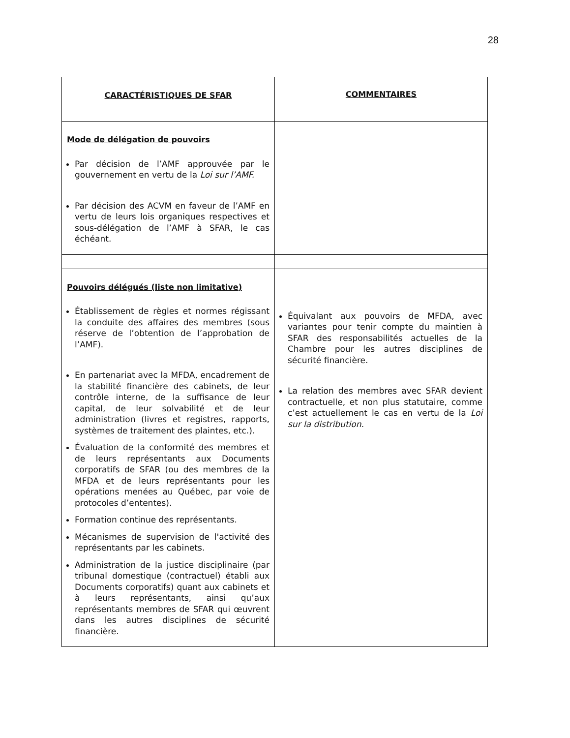28
| CARACTÉRISTIQUES DE SFAR | COMMENTAIRES |
| --- | --- |
| Mode de délégation de pouvoirs Par décision de l’AMF approuvée par le gouvernement en vertu de la Loi sur l’AMF. Par décision des ACVM en faveur de l’AMF en vertu de leurs lois organiques respectives et sous-délégation de l’AMF à SFAR, le cas échéant. | |
| Pouvoirs délégués (liste non limitative) Établissement de règles et normes régissant la conduite des affaires des membres (sous réserve de l’obtention de l’approbation de l’AMF). En partenariat avec la MFDA, encadrement de la stabilité financière des cabinets, de leur contrôle interne, de la suffisance de leur capital, de leur solvabilité et de leur administration (livres et registres, rapports, systèmes de traitement des plaintes, etc.). Évaluation de la conformité des membres et de leurs représentants aux Documents corporatifs de SFAR (ou des membres de la MFDA et de leurs représentants pour les opérations menées au Québec, par voie de protocoles d’ententes). Formation continue des représentants. Mécanismes de supervision de l'activité des représentants par les cabinets. Administration de la justice disciplinaire (par tribunal domestique (contractuel) établi aux Documents corporatifs) quant aux cabinets et à leurs représentants, ainsi qu’aux représentants membres de SFAR qui œuvrent dans les autres disciplines de sécurité financière. | Équivalant aux pouvoirs de MFDA, avec variantes pour tenir compte du maintien à SFAR des responsabilités actuelles de la Chambre pour les autres disciplines de sécurité financière. La relation des membres avec SFAR devient contractuelle, et non plus statutaire, comme c’est actuellement le cas en vertu de la Loi sur la distribution. |